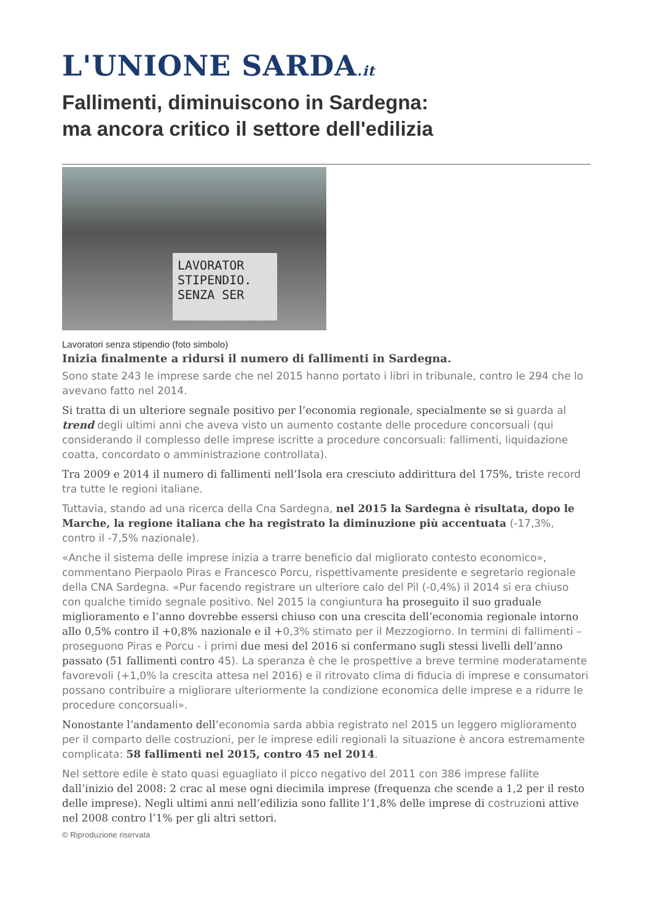L'UNIONE SARDA.it
Fallimenti, diminuiscono in Sardegna:
ma ancora critico il settore dell'edilizia
LAVORATOR
STIPENDIO.
SENZA SER
Lavoratori senza stipendio (foto simbolo)
Inizia finalmente a ridursi il numero di fallimenti in Sardegna.
Sono state 243 le imprese sarde che nel 2015 hanno portato i libri in tribunale, contro le 294 che lo avevano fatto nel 2014.
Si tratta di un ulteriore segnale positivo per l’economia regionale, specialmente se si guarda al trend degli ultimi anni che aveva visto un aumento costante delle procedure concorsuali (qui considerando il complesso delle imprese iscritte a procedure concorsuali: fallimenti, liquidazione coatta, concordato o amministrazione controllata).
Tra 2009 e 2014 il numero di fallimenti nell’Isola era cresciuto addirittura del 175%, triste record tra tutte le regioni italiane.
Tuttavia, stando ad una ricerca della Cna Sardegna, nel 2015 la Sardegna è risultata, dopo le Marche, la regione italiana che ha registrato la diminuzione più accentuata (-17,3%, contro il -7,5% nazionale).
«Anche il sistema delle imprese inizia a trarre beneficio dal migliorato contesto economico», commentano Pierpaolo Piras e Francesco Porcu, rispettivamente presidente e segretario regionale della CNA Sardegna. «Pur facendo registrare un ulteriore calo del Pil (-0,4%) il 2014 si era chiuso con qualche timido segnale positivo. Nel 2015 la congiuntura ha proseguito il suo graduale miglioramento e l’anno dovrebbe essersi chiuso con una crescita dell’economia regionale intorno allo 0,5% contro il +0,8% nazionale e il +0,3% stimato per il Mezzogiorno. In termini di fallimenti – proseguono Piras e Porcu - i primi due mesi del 2016 si confermano sugli stessi livelli dell’anno passato (51 fallimenti contro 45). La speranza è che le prospettive a breve termine moderatamente favorevoli (+1,0% la crescita attesa nel 2016) e il ritrovato clima di fiducia di imprese e consumatori possano contribuire a migliorare ulteriormente la condizione economica delle imprese e a ridurre le procedure concorsuali».
Nonostante l’andamento dell’economia sarda abbia registrato nel 2015 un leggero miglioramento per il comparto delle costruzioni, per le imprese edili regionali la situazione è ancora estremamente complicata: 58 fallimenti nel 2015, contro 45 nel 2014.
Nel settore edile è stato quasi eguagliato il picco negativo del 2011 con 386 imprese fallite dall’inizio del 2008: 2 crac al mese ogni diecimila imprese (frequenza che scende a 1,2 per il resto delle imprese). Negli ultimi anni nell’edilizia sono fallite l’1,8% delle imprese di costruzioni attive nel 2008 contro l’1% per gli altri settori.
© Riproduzione riservata